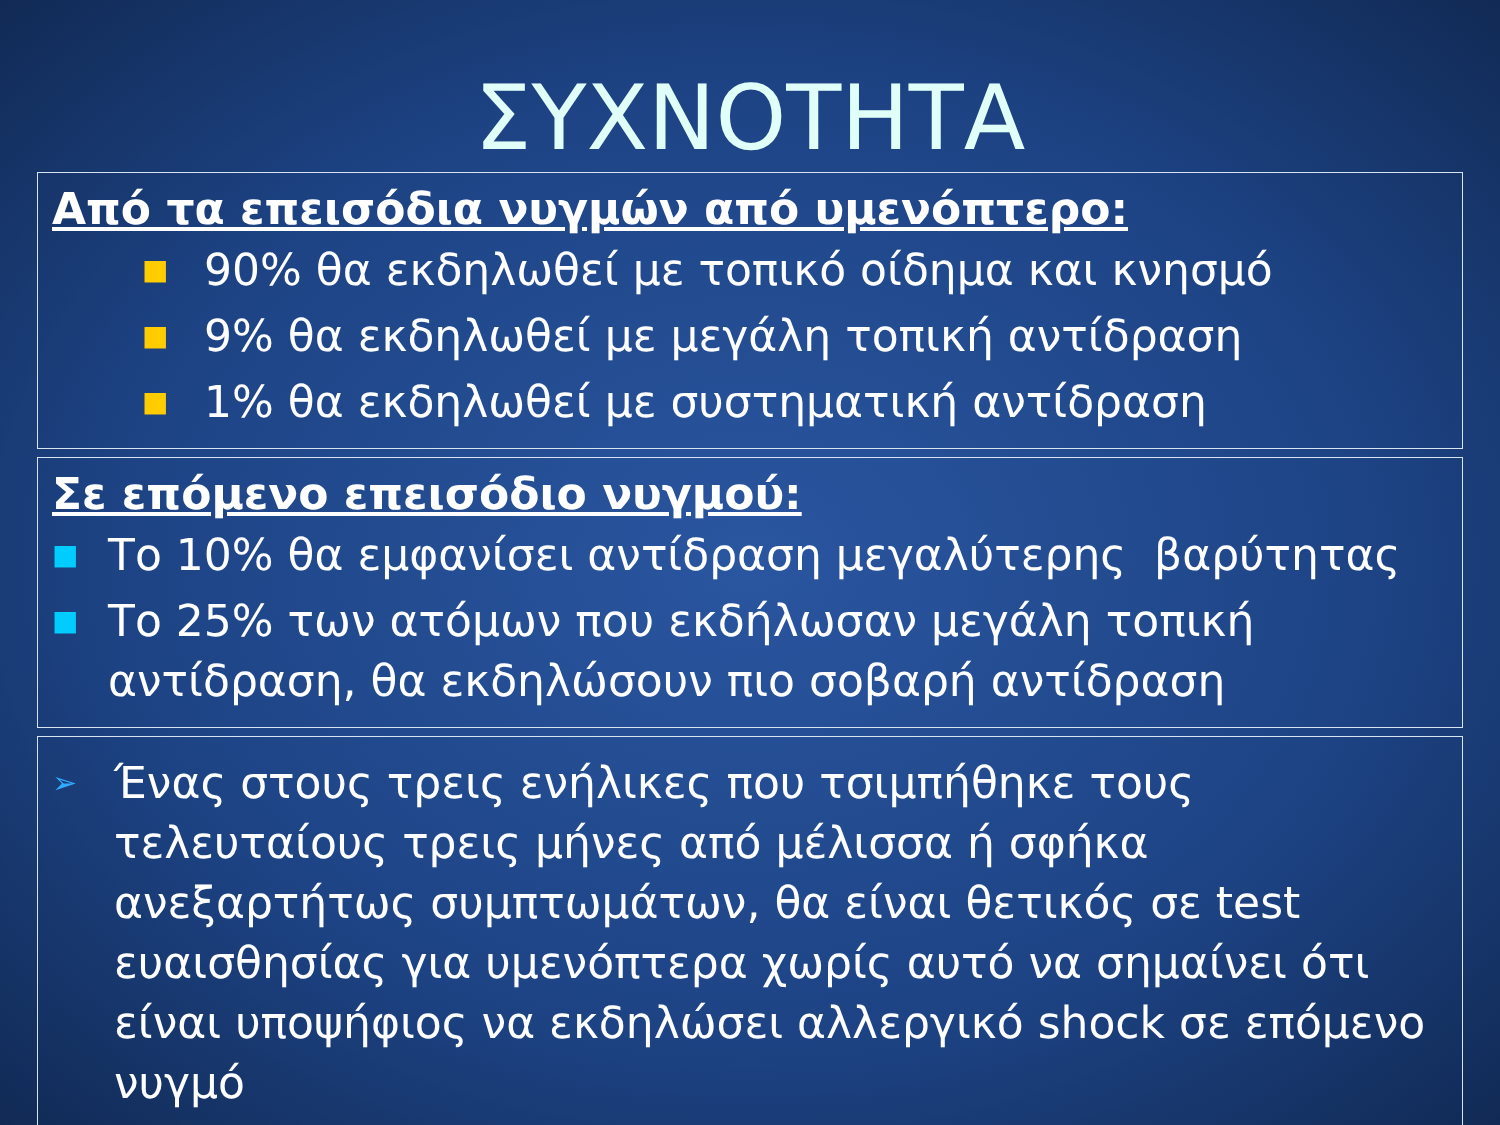ΣΥΧΝΟΤΗΤΑ
Από τα επεισόδια νυγμών από υμενόπτερο:
■ 90% θα εκδηλωθεί με τοπικό οίδημα και κνησμό
■ 9% θα εκδηλωθεί με μεγάλη τοπική αντίδραση
■ 1% θα εκδηλωθεί με συστηματική αντίδραση
Σε επόμενο επεισόδιο νυγμού:
■ Το 10% θα εμφανίσει αντίδραση μεγαλύτερης βαρύτητας
■ Το 25% των ατόμων που εκδήλωσαν μεγάλη τοπική αντίδραση, θα εκδηλώσουν πιο σοβαρή αντίδραση
➢ Ένας στους τρεις ενήλικες που τσιμπήθηκε τους τελευταίους τρεις μήνες από μέλισσα ή σφήκα ανεξαρτήτως συμπτωμάτων, θα είναι θετικός σε test ευαισθησίας για υμενόπτερα χωρίς αυτό να σημαίνει ότι είναι υποψήφιος να εκδηλώσει αλλεργικό shock σε επόμενο νυγμό